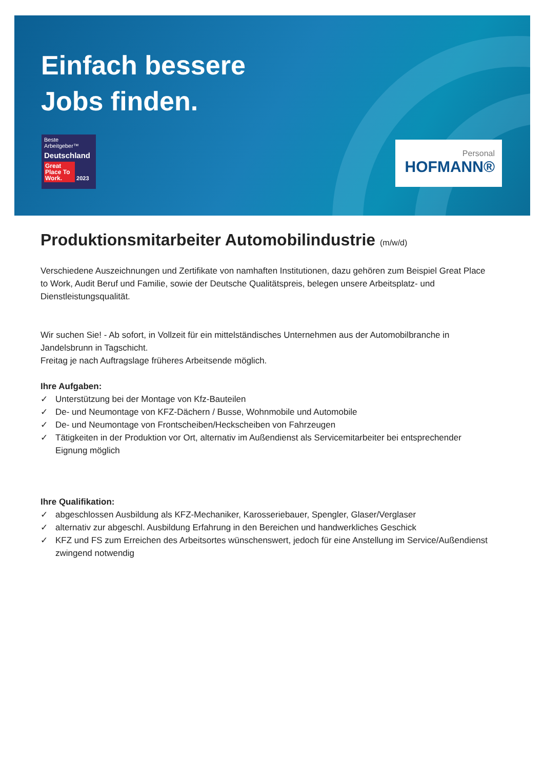Einfach bessere
Jobs finden.
Beste Arbeitgeber™
Deutschland
Great Place To Work. 2023
Personal
HOFMANN®
Produktionsmitarbeiter Automobilindustrie (m/w/d)
Verschiedene Auszeichnungen und Zertifikate von namhaften Institutionen, dazu gehören zum Beispiel Great Place to Work, Audit Beruf und Familie, sowie der Deutsche Qualitätspreis, belegen unsere Arbeitsplatz- und Dienstleistungsqualität.
Wir suchen Sie! - Ab sofort, in Vollzeit für ein mittelständisches Unternehmen aus der Automobilbranche in Jandelsbrunn in Tagschicht.
Freitag je nach Auftragslage früheres Arbeitsende möglich.
Ihre Aufgaben:
✓ Unterstützung bei der Montage von Kfz-Bauteilen
✓ De- und Neumontage von KFZ-Dächern / Busse, Wohnmobile und Automobile
✓ De- und Neumontage von Frontscheiben/Heckscheiben von Fahrzeugen
✓ Tätigkeiten in der Produktion vor Ort, alternativ im Außendienst als Servicemitarbeiter bei entsprechender Eignung möglich
Ihre Qualifikation:
✓ abgeschlossen Ausbildung als KFZ-Mechaniker, Karosseriebauer, Spengler, Glaser/Verglaser
✓ alternativ zur abgeschl. Ausbildung Erfahrung in den Bereichen und handwerkliches Geschick
✓ KFZ und FS zum Erreichen des Arbeitsortes wünschenswert, jedoch für eine Anstellung im Service/Außendienst zwingend notwendig